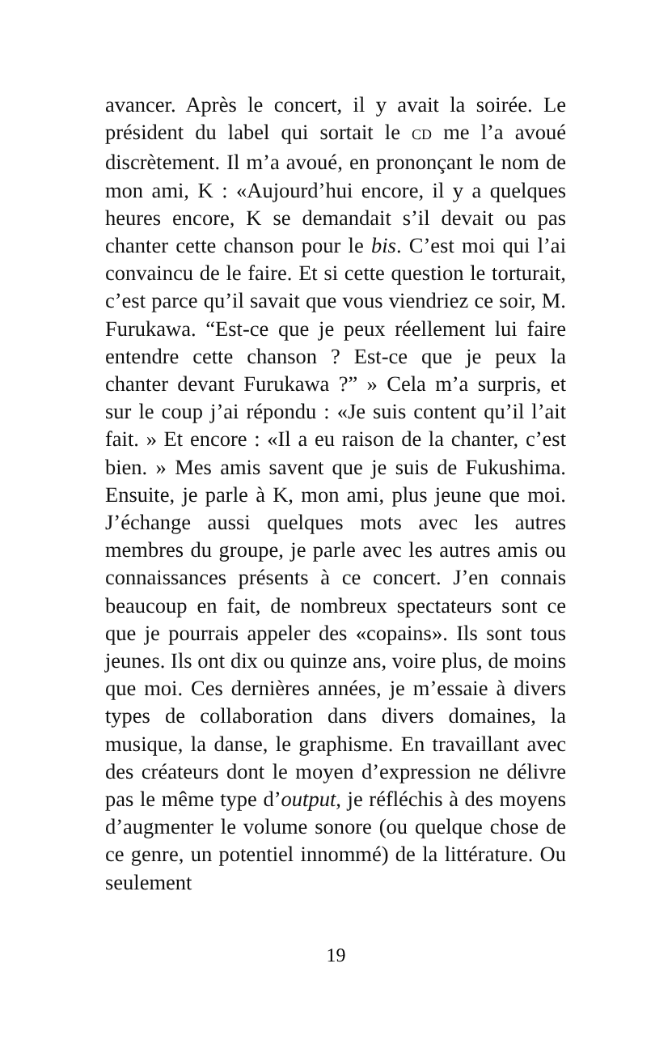avancer. Après le concert, il y avait la soirée. Le président du label qui sortait le CD me l’a avoué discrètement. Il m’a avoué, en prononçant le nom de mon ami, K : «Aujourd’hui encore, il y a quelques heures encore, K se demandait s’il devait ou pas chanter cette chanson pour le bis. C’est moi qui l’ai convaincu de le faire. Et si cette question le torturait, c’est parce qu’il savait que vous viendriez ce soir, M. Furukawa. “Est-ce que je peux réellement lui faire entendre cette chanson ? Est-ce que je peux la chanter devant Furukawa ?” » Cela m’a surpris, et sur le coup j’ai répondu : «Je suis content qu’il l’ait fait. » Et encore : «Il a eu raison de la chanter, c’est bien. » Mes amis savent que je suis de Fukushima. Ensuite, je parle à K, mon ami, plus jeune que moi. J’échange aussi quelques mots avec les autres membres du groupe, je parle avec les autres amis ou connaissances présents à ce concert. J’en connais beaucoup en fait, de nombreux spectateurs sont ce que je pourrais appeler des «copains». Ils sont tous jeunes. Ils ont dix ou quinze ans, voire plus, de moins que moi. Ces dernières années, je m’essaie à divers types de collaboration dans divers domaines, la musique, la danse, le graphisme. En travaillant avec des créateurs dont le moyen d’expression ne délivre pas le même type d’output, je réfléchis à des moyens d’augmenter le volume sonore (ou quelque chose de ce genre, un potentiel innommé) de la littérature. Ou seulement
19